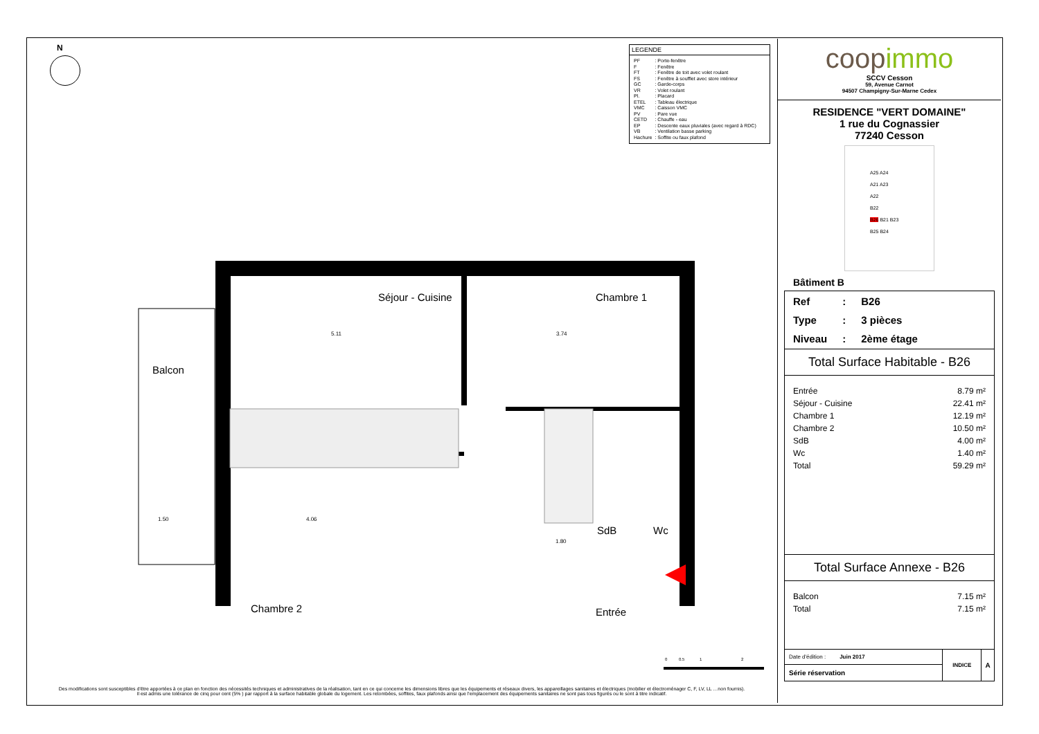N
LEGENDE
| PF | : Porte-fenêtre |
| F | : Fenêtre |
| FT | : Fenêtre de toit avec volet roulant |
| FS | : Fenêtre à soufflet avec store intérieur |
| GC | : Garde-corps |
| VR | : Volet roulant |
| Pl. | : Placard |
| ETEL | : Tableau électrique |
| VMC | : Caisson VMC |
| PV | : Pare vue |
| CETD | : Chauffe - eau |
| EP | : Descente eaux pluviales (avec regard à RDC) |
| VB | : Ventilation basse parking |
| Hachure | : Soffite ou faux plafond |
Séjour - Cuisine Chambre 1
Balcon
SdB Wc
Chambre 2 Entrée
5.11 3.74
1.50 4.06
1.80
0 0.5 1 2
Des modifications sont susceptibles d'être apportées à ce plan en fonction des nécessités techniques et administratives de la réalisation, tant en ce qui concerne les dimensions libres que les équipements et réseaux divers, les appareillages sanitaires et électriques (mobilier et électroménager C, F, LV, LL …non fournis).
Il est admis une tolérance de cinq pour cent (5% ) par rapport à la surface habitable globale du logement. Les retombées, soffites, faux plafonds ainsi que l'emplacement des équipements sanitaires ne sont pas tous figurés ou le sont à titre indicatif.
coopimmo
SCCV Cesson
59, Avenue Carnot
94507 Champigny-Sur-Marne Cedex
RESIDENCE "VERT DOMAINE"
1 rue du Cognassier
77240 Cesson
A25 A24
A21 A23
A22
B22
B26 B21 B23
B25 B24
Bâtiment B
| Ref | : | B26 |
| Type | : | 3 pièces |
| Niveau | : | 2ème étage |
Total Surface Habitable - B26
| Entrée | 8.79 m² |
| Séjour - Cuisine | 22.41 m² |
| Chambre 1 | 12.19 m² |
| Chambre 2 | 10.50 m² |
| SdB | 4.00 m² |
| Wc | 1.40 m² |
| Total | 59.29 m² |
Total Surface Annexe - B26
| Balcon | 7.15 m² |
| Total | 7.15 m² |
| Date d'édition : Juin 2017 | INDICE | A |
| Série réservation | | |